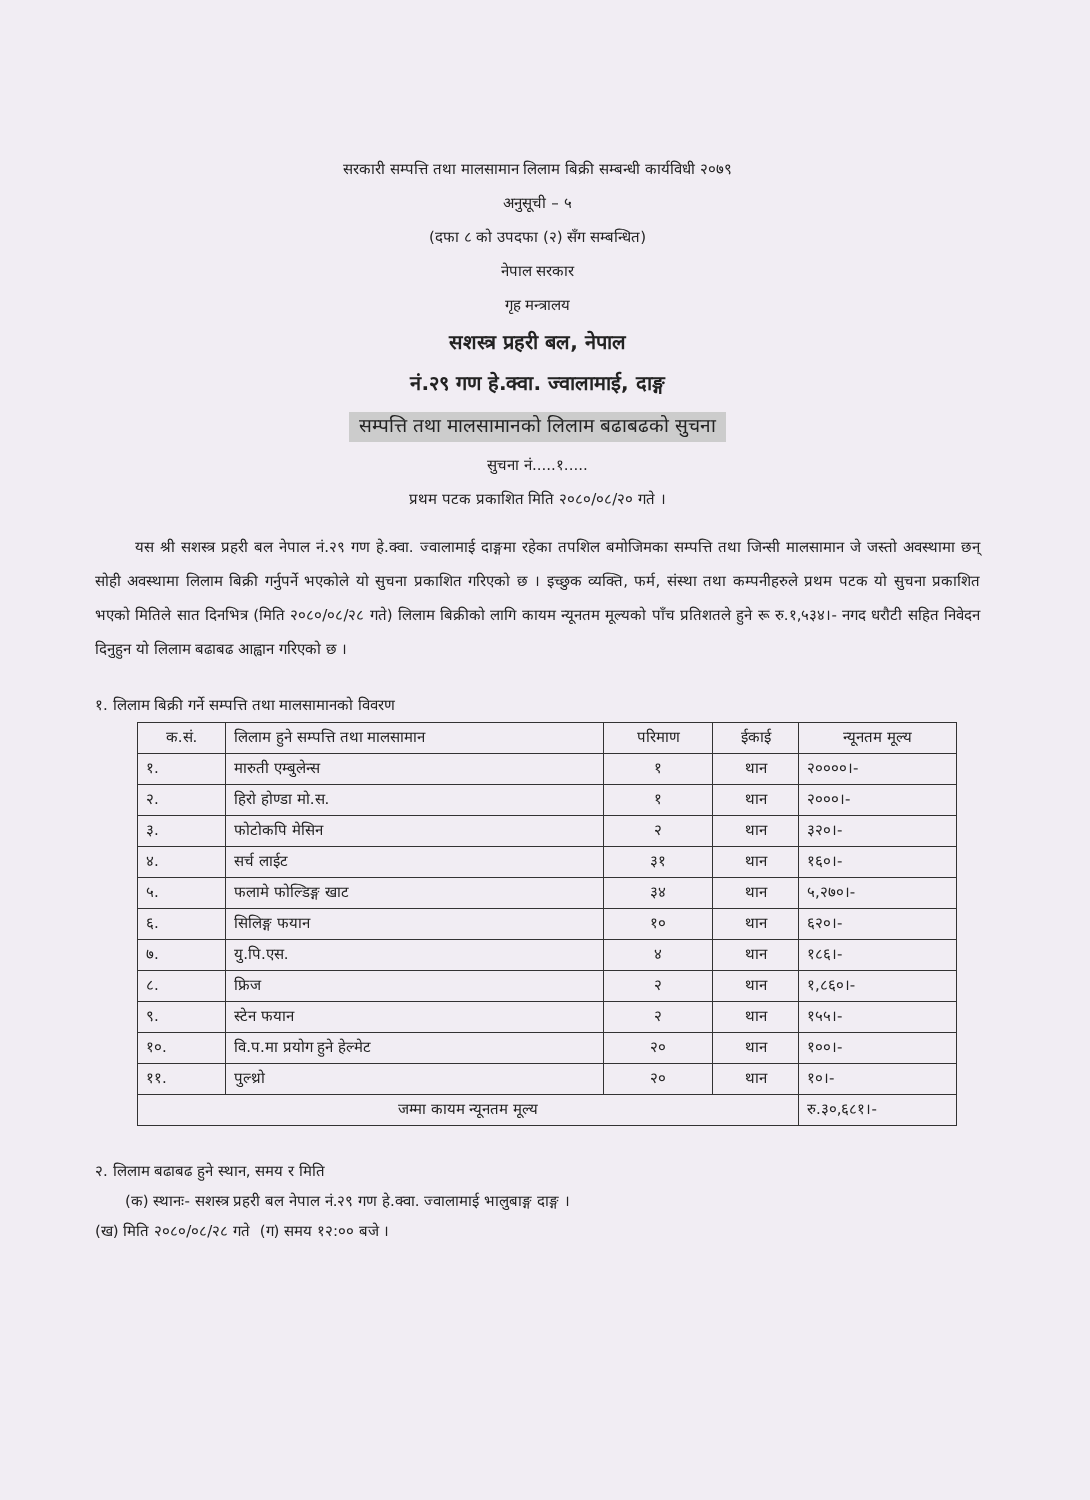सरकारी सम्पत्ति तथा मालसामान लिलाम बिक्री सम्बन्धी कार्यविधी २०७९
अनुसूची – ५
(दफा ८ को उपदफा (२) सँग सम्बन्धित)
नेपाल सरकार
गृह मन्त्रालय
सशस्त्र प्रहरी बल, नेपाल
नं.२९ गण हे.क्वा. ज्वालामाई, दाङ्ग
सम्पत्ति तथा मालसामानको लिलाम बढाबढको सुचना
सुचना नं.....१.....
प्रथम पटक प्रकाशित मिति २०८०/०८/२० गते ।
यस श्री सशस्त्र प्रहरी बल नेपाल नं.२९ गण हे.क्वा. ज्वालामाई दाङ्गमा रहेका तपशिल बमोजिमका सम्पत्ति तथा जिन्सी मालसामान जे जस्तो अवस्थामा छन् सोही अवस्थामा लिलाम बिक्री गर्नुपर्ने भएकोले यो सुचना प्रकाशित गरिएको छ । इच्छुक व्यक्ति, फर्म, संस्था तथा कम्पनीहरुले प्रथम पटक यो सुचना प्रकाशित भएको मितिले सात दिनभित्र (मिति २०८०/०८/२८ गते) लिलाम बिक्रीको लागि कायम न्यूनतम मूल्यको पाँच प्रतिशतले हुने रू रु.१,५३४।- नगद धरौटी सहित निवेदन दिनुहुन यो लिलाम बढाबढ आह्वान गरिएको छ ।
१. लिलाम बिक्री गर्ने सम्पत्ति तथा मालसामानको विवरण
| क.सं. | लिलाम हुने सम्पत्ति तथा मालसामान | परिमाण | ईकाई | न्यूनतम मूल्य |
| --- | --- | --- | --- | --- |
| १. | मारुती एम्बुलेन्स | १ | थान | २००००।- |
| २. | हिरो होण्डा मो.स. | १ | थान | २०००।- |
| ३. | फोटोकपि मेसिन | २ | थान | ३२०।- |
| ४. | सर्च लाईट | ३१ | थान | १६०।- |
| ५. | फलामे फोल्डिङ्ग खाट | ३४ | थान | ५,२७०।- |
| ६. | सिलिङ्ग फयान | १० | थान | ६२०।- |
| ७. | यु.पि.एस. | ४ | थान | १८६।- |
| ८. | फ्रिज | २ | थान | १,८६०।- |
| ९. | स्टेन फयान | २ | थान | १५५।- |
| १०. | वि.प.मा प्रयोग हुने हेल्मेट | २० | थान | १००।- |
| ११. | पुल्थ्रो | २० | थान | १०।- |
| जम्मा कायम न्यूनतम मूल्य | | | | रु.३०,६८१।- |
२. लिलाम बढाबढ हुने स्थान, समय र मिति
(क) स्थानः- सशस्त्र प्रहरी बल नेपाल नं.२९ गण हे.क्वा. ज्वालामाई भालुबाङ्ग दाङ्ग ।
(ख) मिति २०८०/०८/२८ गते (ग) समय १२:०० बजे ।